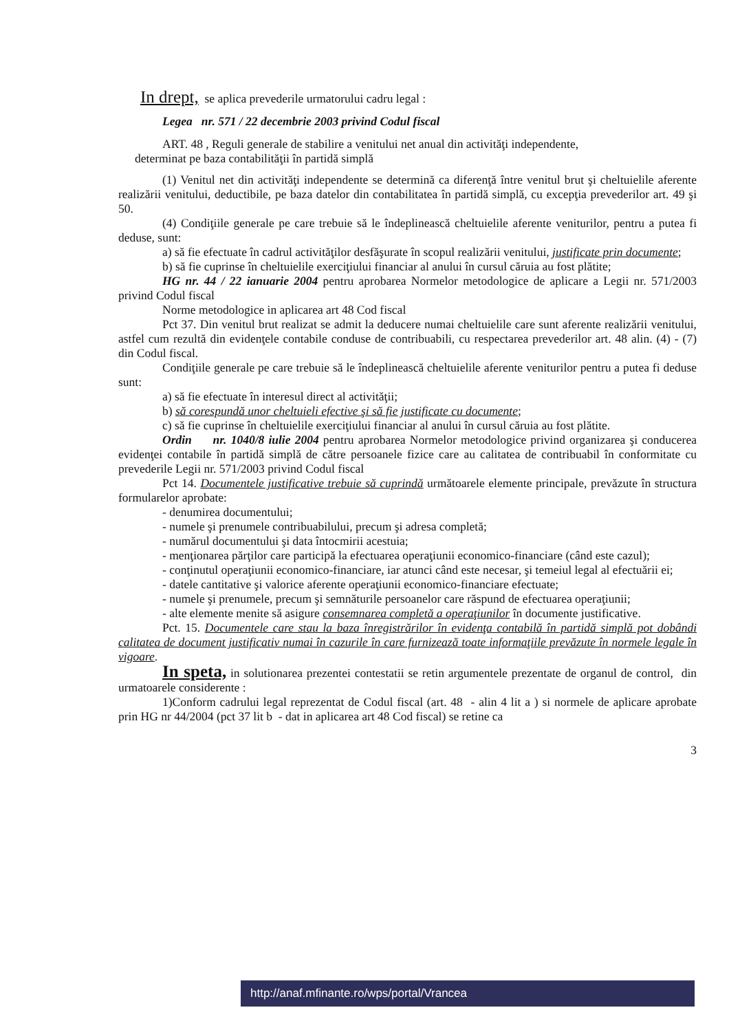In drept, se aplica prevederile urmatorului cadru legal :
Legea nr. 571 / 22 decembrie 2003 privind Codul fiscal
ART. 48 , Reguli generale de stabilire a venitului net anual din activităţi independente,
determinat pe baza contabilităţii în partidă simplă
(1) Venitul net din activităţi independente se determină ca diferenţă între venitul brut şi cheltuielile aferente realizării venitului, deductibile, pe baza datelor din contabilitatea în partidă simplă, cu excepţia prevederilor art. 49 şi 50.
(4) Condiţiile generale pe care trebuie să le îndeplinească cheltuielile aferente veniturilor, pentru a putea fi deduse, sunt:
a) să fie efectuate în cadrul activităţilor desfăşurate în scopul realizării venitului, justificate prin documente;
b) să fie cuprinse în cheltuielile exerciţiului financiar al anului în cursul căruia au fost plătite;
HG nr. 44 / 22 ianuarie 2004 pentru aprobarea Normelor metodologice de aplicare a Legii nr. 571/2003 privind Codul fiscal
Norme metodologice in aplicarea art 48 Cod fiscal
Pct 37. Din venitul brut realizat se admit la deducere numai cheltuielile care sunt aferente realizării venitului, astfel cum rezultă din evidenţele contabile conduse de contribuabili, cu respectarea prevederilor art. 48 alin. (4) - (7) din Codul fiscal.
Condiţiile generale pe care trebuie să le îndeplinească cheltuielile aferente veniturilor pentru a putea fi deduse sunt:
a) să fie efectuate în interesul direct al activităţii;
b) să corespundă unor cheltuieli efective şi să fie justificate cu documente;
c) să fie cuprinse în cheltuielile exerciţiului financiar al anului în cursul căruia au fost plătite.
Ordin nr. 1040/8 iulie 2004 pentru aprobarea Normelor metodologice privind organizarea şi conducerea evidenţei contabile în partidă simplă de către persoanele fizice care au calitatea de contribuabil în conformitate cu prevederile Legii nr. 571/2003 privind Codul fiscal
Pct 14. Documentele justificative trebuie să cuprindă următoarele elemente principale, prevăzute în structura formularelor aprobate:
- denumirea documentului;
- numele şi prenumele contribuabilului, precum şi adresa completă;
- numărul documentului şi data întocmirii acestuia;
- menţionarea părţilor care participă la efectuarea operaţiunii economico-financiare (când este cazul);
- conţinutul operaţiunii economico-financiare, iar atunci când este necesar, şi temeiul legal al efectuării ei;
- datele cantitative şi valorice aferente operaţiunii economico-financiare efectuate;
- numele şi prenumele, precum şi semnăturile persoanelor care răspund de efectuarea operaţiunii;
- alte elemente menite să asigure consemnarea completă a operaţiunilor în documente justificative.
Pct. 15. Documentele care stau la baza înregistrărilor în evidenţa contabilă în partidă simplă pot dobândi calitatea de document justificativ numai în cazurile în care furnizează toate informaţiile prevăzute în normele legale în vigoare.
In speta, in solutionarea prezentei contestatii se retin argumentele prezentate de organul de control, din urmatoarele considerente :
1)Conform cadrului legal reprezentat de Codul fiscal (art. 48 - alin 4 lit a ) si normele de aplicare aprobate prin HG nr 44/2004 (pct 37 lit b - dat in aplicarea art 48 Cod fiscal) se retine ca
3
http://anaf.mfinante.ro/wps/portal/Vrancea